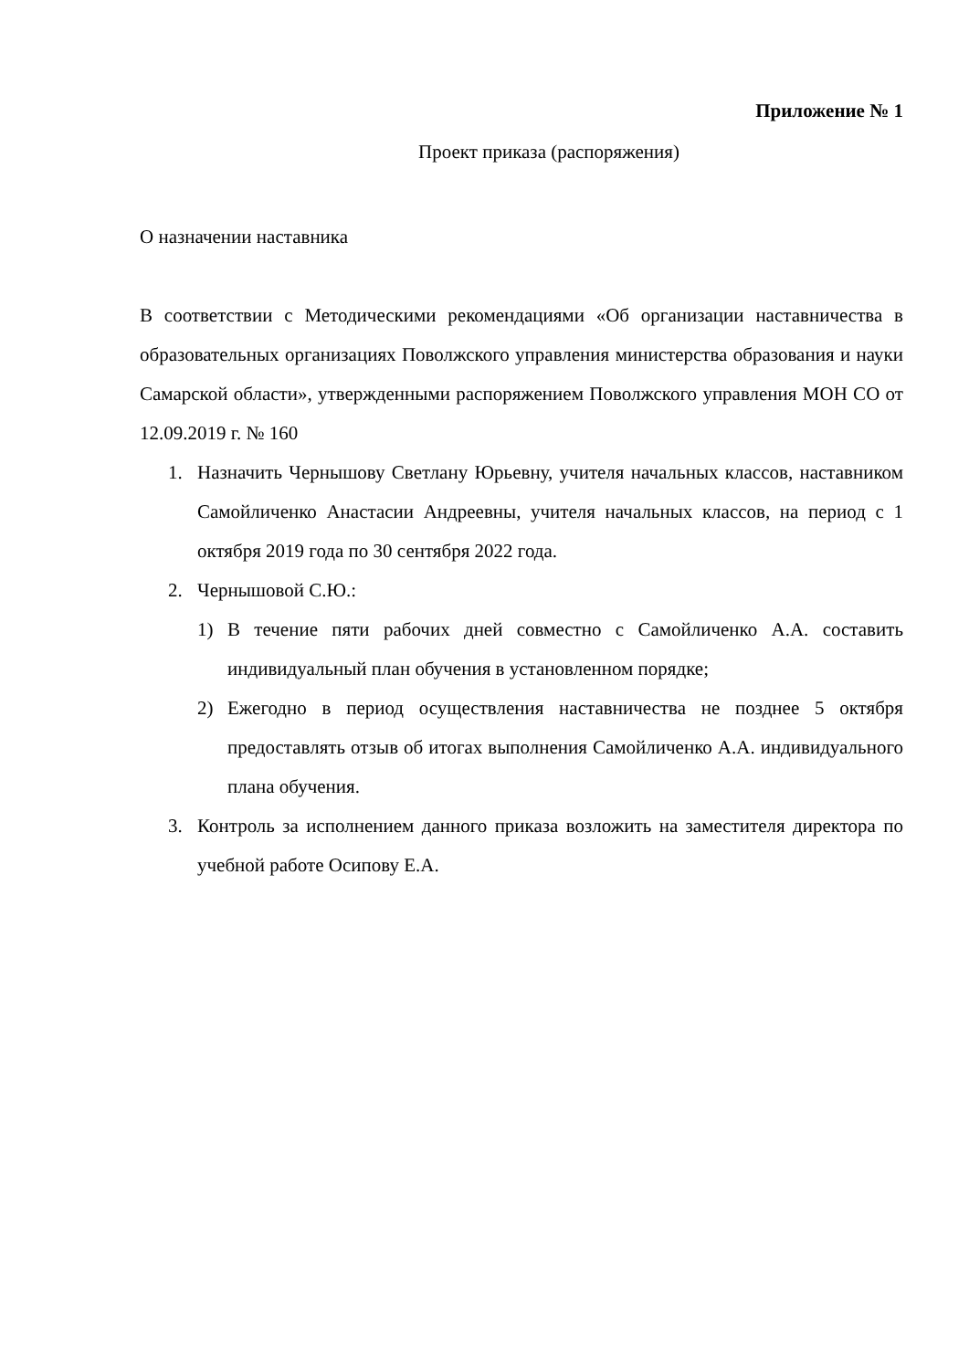Приложение № 1
Проект приказа (распоряжения)
О назначении наставника
В соответствии с Методическими рекомендациями «Об организации наставничества в образовательных организациях Поволжского управления министерства образования и науки Самарской области», утвержденными распоряжением Поволжского управления МОН СО от 12.09.2019 г. № 160
1. Назначить Чернышову Светлану Юрьевну, учителя начальных классов, наставником Самойличенко Анастасии Андреевны, учителя начальных классов, на период с 1 октября 2019 года по 30 сентября 2022 года.
2. Чернышовой С.Ю.:
1) В течение пяти рабочих дней совместно с Самойличенко А.А. составить индивидуальный план обучения в установленном порядке;
2) Ежегодно в период осуществления наставничества не позднее 5 октября предоставлять отзыв об итогах выполнения Самойличенко А.А. индивидуального плана обучения.
3. Контроль за исполнением данного приказа возложить на заместителя директора по учебной работе Осипову Е.А.